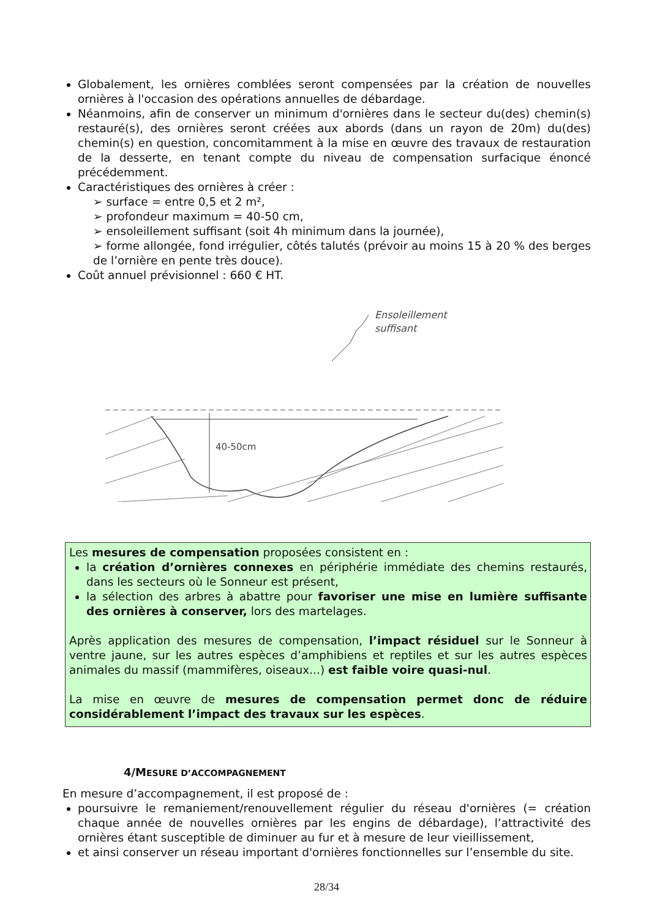Globalement, les ornières comblées seront compensées par la création de nouvelles ornières à l'occasion des opérations annuelles de débardage.
Néanmoins, afin de conserver un minimum d'ornières dans le secteur du(des) chemin(s) restauré(s), des ornières seront créées aux abords (dans un rayon de 20m) du(des) chemin(s) en question, concomitamment à la mise en œuvre des travaux de restauration de la desserte, en tenant compte du niveau de compensation surfacique énoncé précédemment.
Caractéristiques des ornières à créer :
➢ surface = entre 0,5 et 2 m²,
➢ profondeur maximum = 40-50 cm,
➢ ensoleillement suffisant (soit 4h minimum dans la journée),
➢ forme allongée, fond irrégulier, côtés talutés (prévoir au moins 15 à 20 % des berges de l’ornière en pente très douce).
Coût annuel prévisionnel : 660 € HT.
Ensoleillement
suffisant
40-50cm
Les mesures de compensation proposées consistent en :
la création d’ornières connexes en périphérie immédiate des chemins restaurés, dans les secteurs où le Sonneur est présent,
la sélection des arbres à abattre pour favoriser une mise en lumière suffisante des ornières à conserver, lors des martelages.
Après application des mesures de compensation, l’impact résiduel sur le Sonneur à ventre jaune, sur les autres espèces d’amphibiens et reptiles et sur les autres espèces animales du massif (mammifères, oiseaux...) est faible voire quasi-nul.
La mise en œuvre de mesures de compensation permet donc de réduire considérablement l’impact des travaux sur les espèces.
4/MESURE D’ACCOMPAGNEMENT
En mesure d’accompagnement, il est proposé de :
poursuivre le remaniement/renouvellement régulier du réseau d'ornières (= création chaque année de nouvelles ornières par les engins de débardage), l’attractivité des ornières étant susceptible de diminuer au fur et à mesure de leur vieillissement,
et ainsi conserver un réseau important d'ornières fonctionnelles sur l’ensemble du site.
28/34